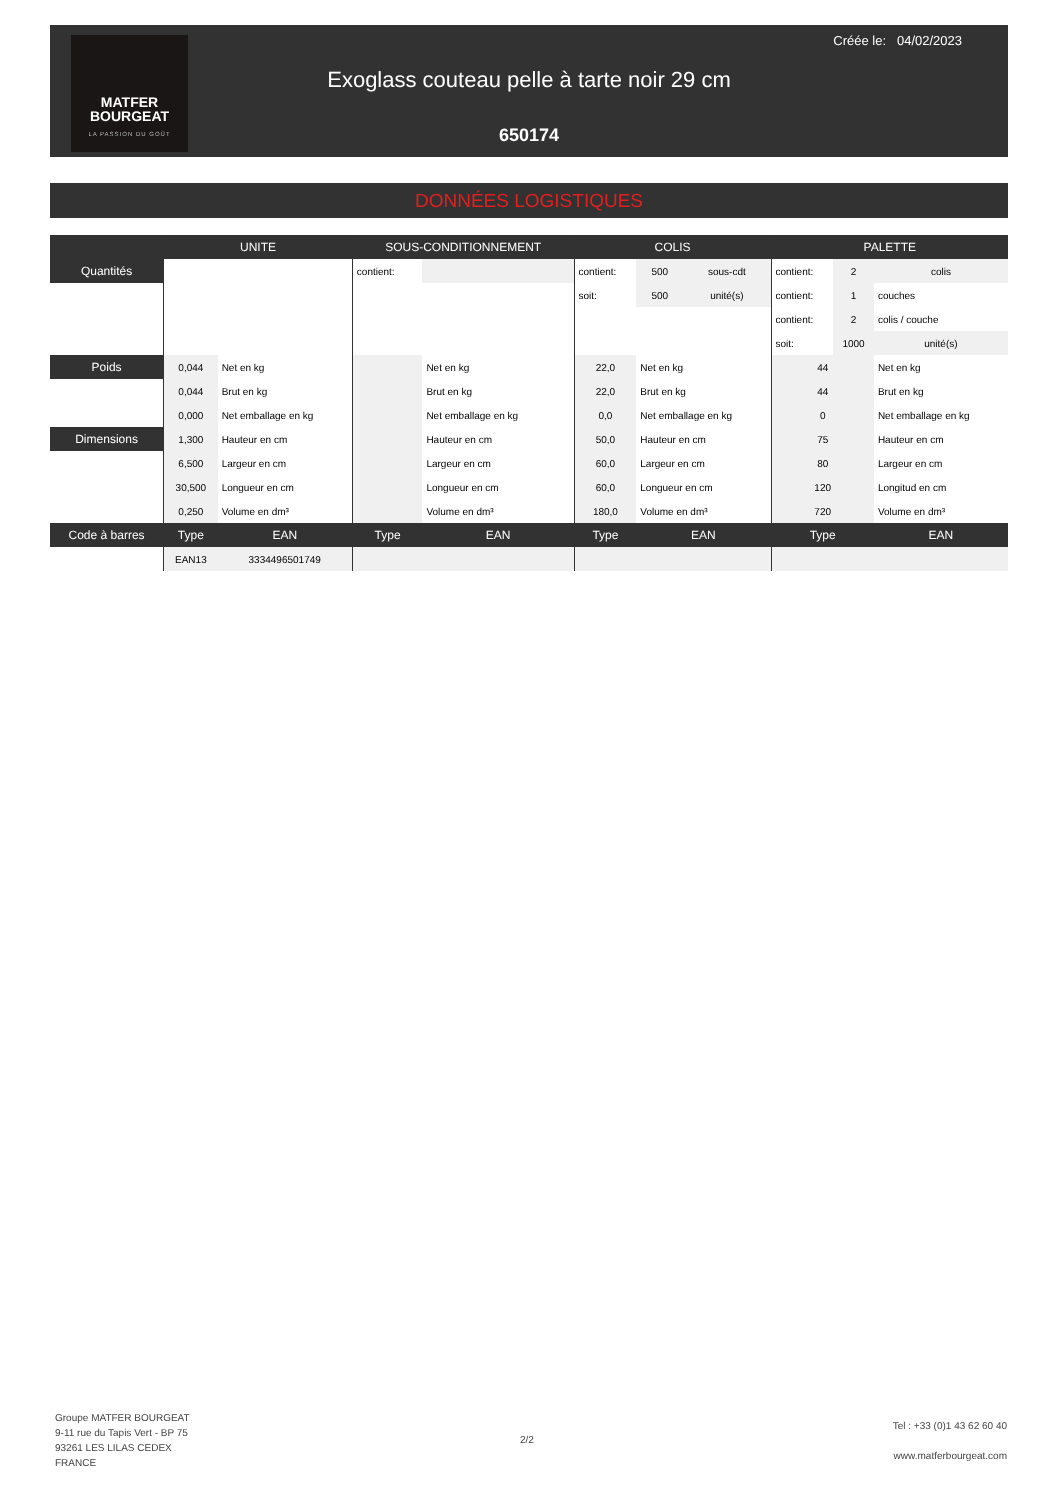MATFER
BOURGEAT
LA PASSION DU GOÛT
Créée le: 04/02/2023
Exoglass couteau pelle à tarte noir 29 cm
650174
DONNÉES LOGISTIQUES
| | UNITE | | SOUS-CONDITIONNEMENT | | COLIS | | | PALETTE | | |
| --- | --- | --- | --- | --- | --- | --- | --- | --- | --- | --- |
| Quantités | | | contient: | | contient: | 500 | sous-cdt | contient: | 2 | colis |
| | | | | | soit: | 500 | unité(s) | contient: | 1 | couches |
| | | | | | | | | contient: | 2 | colis / couche |
| | | | | | | | | soit: | 1000 | unité(s) |
| Poids | 0,044 | Net en kg | | Net en kg | 22,0 | Net en kg | | 44 | | Net en kg |
| | 0,044 | Brut en kg | | Brut en kg | 22,0 | Brut en kg | | 44 | | Brut en kg |
| | 0,000 | Net emballage en kg | | Net emballage en kg | 0,0 | Net emballage en kg | | 0 | | Net emballage en kg |
| Dimensions | 1,300 | Hauteur en cm | | Hauteur en cm | 50,0 | Hauteur en cm | | 75 | | Hauteur en cm |
| | 6,500 | Largeur en cm | | Largeur en cm | 60,0 | Largeur en cm | | 80 | | Largeur en cm |
| | 30,500 | Longueur en cm | | Longueur en cm | 60,0 | Longueur en cm | | 120 | | Longitud en cm |
| | 0,250 | Volume en dm³ | | Volume en dm³ | 180,0 | Volume en dm³ | | 720 | | Volume en dm³ |
| Code à barres | Type | EAN | Type | EAN | Type | EAN | | Type | | EAN |
| | EAN13 | 3334496501749 | | | | | | | | |
Groupe MATFER BOURGEAT
9-11 rue du Tapis Vert - BP 75
93261 LES LILAS CEDEX
FRANCE
2/2
Tel : +33 (0)1 43 62 60 40
www.matferbourgeat.com